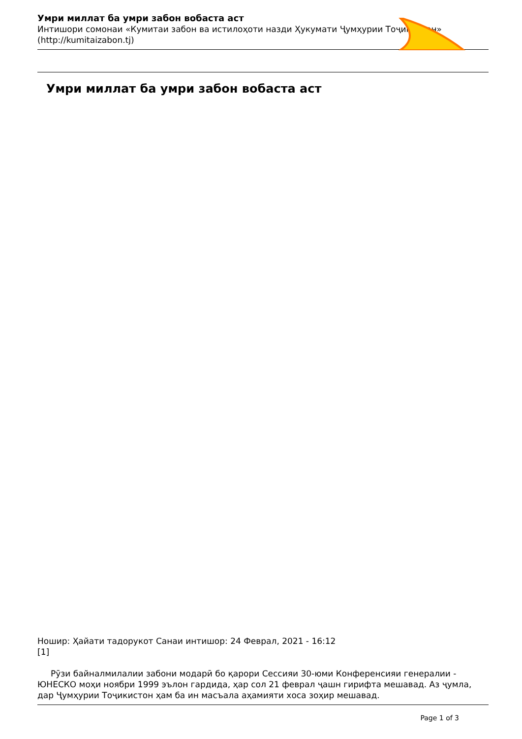Умри миллат ба умри забон вобаста аст
Интишори сомонаи «Кумитаи забон ва истилоҳоти назди Ҳукумати Ҷумҳурии Тоҷикистон» (http://kumitaizabon.tj)
Умри миллат ба умри забон вобаста аст
Ношир: Ҳайати тадорукот Санаи интишор: 24 Феврал, 2021 - 16:12
[1]
Рӯзи байналмилалии забони модарӣ бо қарори Сессияи 30-юми Конференсияи генералии - ЮНЕСКО моҳи ноябри 1999 эълон гардида, ҳар сол 21 феврал ҷашн гирифта мешавад. Аз ҷумла, дар Ҷумҳурии Тоҷикистон ҳам ба ин масъала аҳамияти хоса зоҳир мешавад.
Page 1 of 3